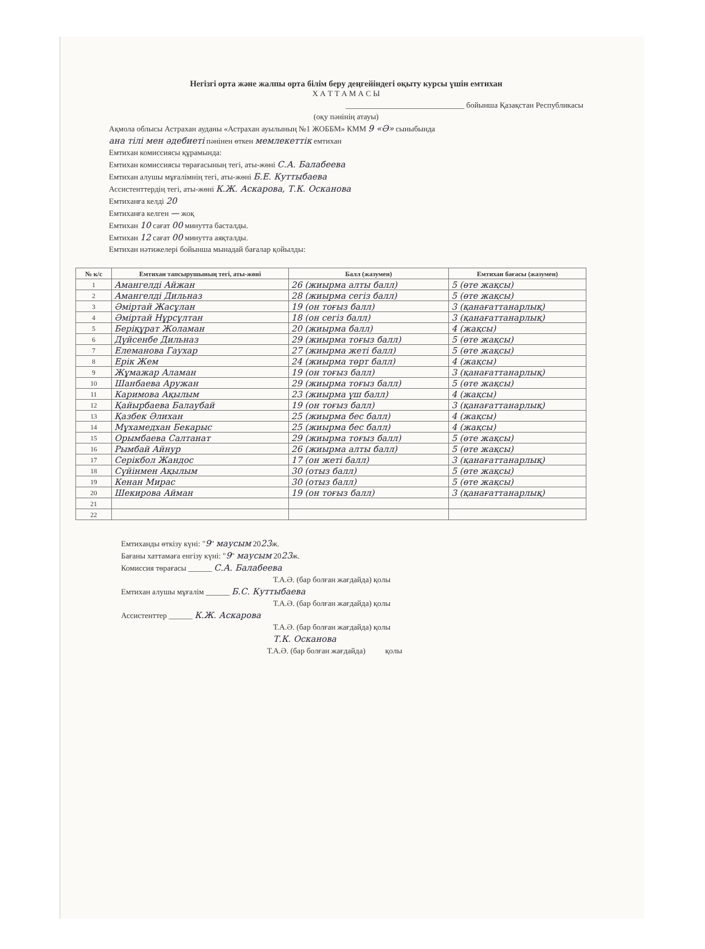Негізгі орта және жалпы орта білім беру деңгейіндегі оқыту курсы үшін емтихан
Х А Т Т А М А С Ы
______________________________ бойынша Қазақстан Республикасы
(оқу пәнінің атауы)
Ақмола облысы Астрахан ауданы «Астрахан ауылының №1 ЖОББМ» КММ 9 «Ә» сыныбында
ана тілі мен әдебиеті пәнінен өткен мемлекеттік емтихан
Емтихан комиссиясы құрамында:
Емтихан комиссиясы төрағасының тегі, аты-жөні С.А. Балабеева
Емтихан алушы мұғалімнің тегі, аты-жөні Б.Е. Куттыбаева
Ассистенттердің тегі, аты-жөні К.Ж. Аскарова, Т.К. Осканова
Емтиханға келді 20
Емтиханға келген — жоқ
Емтихан 10 сағат 00 минутта басталды.
Емтихан 12 сағат 00 минутта аяқталды.
Емтихан нәтижелері бойынша мынадай бағалар қойылды:
| № к/с | Емтихан тапсырушының тегі, аты-жөні | Балл (жазумен) | Емтихан бағасы (жазумен) |
| --- | --- | --- | --- |
| 1 | Амангелді Айжан | 26 (жиырма алты балл) | 5 (өте жақсы) |
| 2 | Амангелді Дильназ | 28 (жиырма сегіз балл) | 5 (өте жақсы) |
| 3 | Әміртай Жасұлан | 19 (он тоғыз балл) | 3 (қанағаттанарлық) |
| 4 | Әміртай Нұрсұлтан | 18 (он сегіз балл) | 3 (қанағаттанарлық) |
| 5 | Беріқұрат Жоламан | 20 (жиырма балл) | 4 (жақсы) |
| 6 | Дүйсенбе Дильназ | 29 (жиырма тоғыз балл) | 5 (өте жақсы) |
| 7 | Елеманова Гаухар | 27 (жиырма жеті балл) | 5 (өте жақсы) |
| 8 | Ерік Жем | 24 (жиырма төрт балл) | 4 (жақсы) |
| 9 | Жұмажар Аламан | 19 (он тоғыз балл) | 3 (қанағаттанарлық) |
| 10 | Шанбаева Аружан | 29 (жиырма тоғыз балл) | 5 (өте жақсы) |
| 11 | Каримова Ақылым | 23 (жиырма үш балл) | 4 (жақсы) |
| 12 | Қайырбаева Балаубай | 19 (он тоғыз балл) | 3 (қанағаттанарлық) |
| 13 | Қазбек Әлихан | 25 (жиырма бес балл) | 4 (жақсы) |
| 14 | Мұхамедхан Бекарыс | 25 (жиырма бес балл) | 4 (жақсы) |
| 15 | Орымбаева Салтанат | 29 (жиырма тоғыз балл) | 5 (өте жақсы) |
| 16 | Рымбай Айнур | 26 (жиырма алты балл) | 5 (өте жақсы) |
| 17 | Серікбол Жандос | 17 (он жеті балл) | 3 (қанағаттанарлық) |
| 18 | Сүйінмен Ақылым | 30 (отыз балл) | 5 (өте жақсы) |
| 19 | Кенан Мирас | 30 (отыз балл) | 5 (өте жақсы) |
| 20 | Шекирова Айман | 19 (он тоғыз балл) | 3 (қанағаттанарлық) |
| 21 | | | |
| 22 | | | |
Емтиханды өткізу күні: "9" маусым 2023ж.
Бағаны хаттамаға енгізу күні: "9" маусым 2023ж.
Комиссия төрағасы ______ С.А. Балабеева
Т.А.Ә. (бар болған жағдайда) қолы
Емтихан алушы мұғалім ______ Б.С. Куттыбаева
Т.А.Ә. (бар болған жағдайда) қолы
Ассистенттер ______ К.Ж. Аскарова
Т.А.Ә. (бар болған жағдайда) қолы
Т.К. Осканова
Т.А.Ә. (бар болған жағдайда) қолы